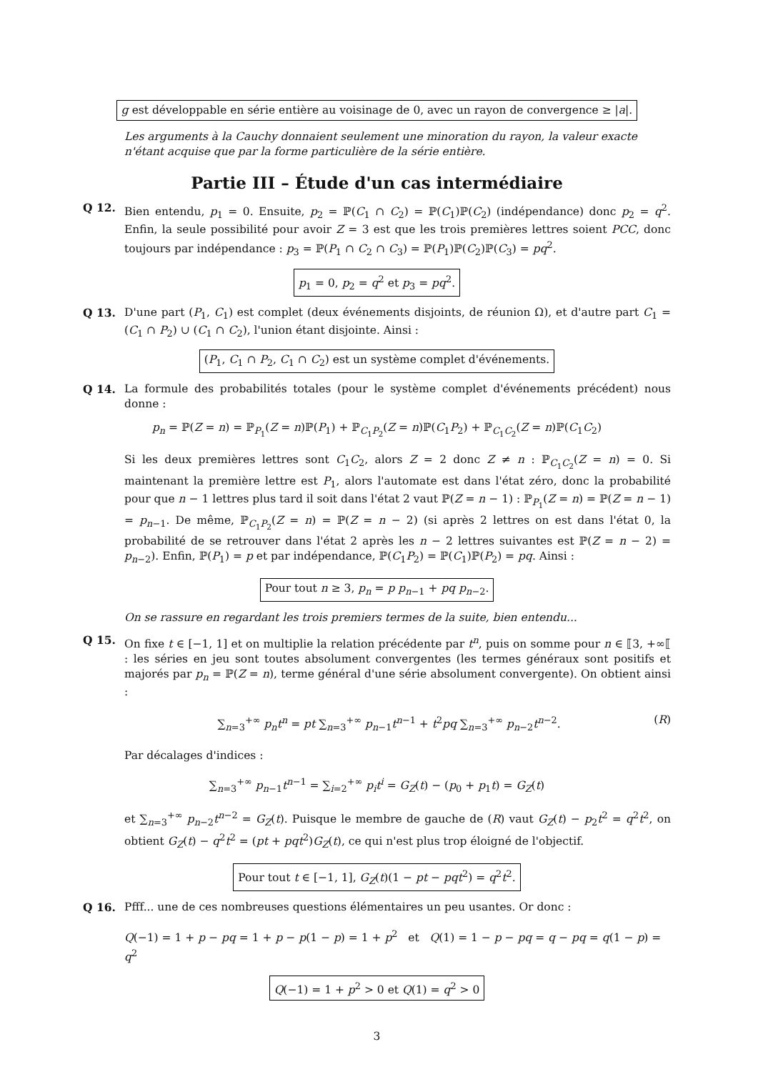g est développable en série entière au voisinage de 0, avec un rayon de convergence ≥ |a|.
Les arguments à la Cauchy donnaient seulement une minoration du rayon, la valeur exacte n'étant acquise que par la forme particulière de la série entière.
Partie III – Étude d'un cas intermédiaire
Q 12. Bien entendu, p<sub>1</sub> = 0. Ensuite, p<sub>2</sub> = ℙ(C<sub>1</sub> ∩ C<sub>2</sub>) = ℙ(C<sub>1</sub>)ℙ(C<sub>2</sub>) (indépendance) donc p<sub>2</sub> = q<sup>2</sup>. Enfin, la seule possibilité pour avoir Z = 3 est que les trois premières lettres soient PCC, donc toujours par indépendance : p<sub>3</sub> = ℙ(P<sub>1</sub> ∩ C<sub>2</sub> ∩ C<sub>3</sub>) = ℙ(P<sub>1</sub>)ℙ(C<sub>2</sub>)ℙ(C<sub>3</sub>) = pq<sup>2</sup>.
p<sub>1</sub> = 0, p<sub>2</sub> = q<sup>2</sup> et p<sub>3</sub> = pq<sup>2</sup>.
Q 13. D'une part (P<sub>1</sub>, C<sub>1</sub>) est complet (deux événements disjoints, de réunion Ω), et d'autre part C<sub>1</sub> = (C<sub>1</sub> ∩ P<sub>2</sub>) ∪ (C<sub>1</sub> ∩ C<sub>2</sub>), l'union étant disjointe. Ainsi :
(P<sub>1</sub>, C<sub>1</sub> ∩ P<sub>2</sub>, C<sub>1</sub> ∩ C<sub>2</sub>) est un système complet d'événements.
Q 14. La formule des probabilités totales (pour le système complet d'événements précédent) nous donne :
p<sub>n</sub> = ℙ(Z = n) = ℙ<sub>P<sub>1</sub></sub>(Z = n)ℙ(P<sub>1</sub>) + ℙ<sub>C<sub>1</sub>P<sub>2</sub></sub>(Z = n)ℙ(C<sub>1</sub>P<sub>2</sub>) + ℙ<sub>C<sub>1</sub>C<sub>2</sub></sub>(Z = n)ℙ(C<sub>1</sub>C<sub>2</sub>)
Si les deux premières lettres sont C<sub>1</sub>C<sub>2</sub>, alors Z = 2 donc Z ≠ n : ℙ<sub>C<sub>1</sub>C<sub>2</sub></sub>(Z = n) = 0. Si maintenant la première lettre est P<sub>1</sub>, alors l'automate est dans l'état zéro, donc la probabilité pour que n − 1 lettres plus tard il soit dans l'état 2 vaut ℙ(Z = n − 1) : ℙ<sub>P<sub>1</sub></sub>(Z = n) = ℙ(Z = n − 1) = p<sub>n−1</sub>. De même, ℙ<sub>C<sub>1</sub>P<sub>2</sub></sub>(Z = n) = ℙ(Z = n − 2) (si après 2 lettres on est dans l'état 0, la probabilité de se retrouver dans l'état 2 après les n − 2 lettres suivantes est ℙ(Z = n − 2) = p<sub>n−2</sub>). Enfin, ℙ(P<sub>1</sub>) = p et par indépendance, ℙ(C<sub>1</sub>P<sub>2</sub>) = ℙ(C<sub>1</sub>)ℙ(P<sub>2</sub>) = pq. Ainsi :
Pour tout n ≥ 3, p<sub>n</sub> = p p<sub>n−1</sub> + pq p<sub>n−2</sub>.
On se rassure en regardant les trois premiers termes de la suite, bien entendu...
Q 15. On fixe t ∈ [−1, 1] et on multiplie la relation précédente par t<sup>n</sup>, puis on somme pour n ∈ ⟦3, +∞⟦ : les séries en jeu sont toutes absolument convergentes (les termes généraux sont positifs et majorés par p<sub>n</sub> = ℙ(Z = n), terme général d'une série absolument convergente). On obtient ainsi :
∑<sub>n=3</sub><sup>+∞</sup> p<sub>n</sub>t<sup>n</sup> = pt ∑<sub>n=3</sub><sup>+∞</sup> p<sub>n−1</sub>t<sup>n−1</sup> + t<sup>2</sup>pq ∑<sub>n=3</sub><sup>+∞</sup> p<sub>n−2</sub>t<sup>n−2</sup>.
(R)
Par décalages d'indices :
∑<sub>n=3</sub><sup>+∞</sup> p<sub>n−1</sub>t<sup>n−1</sup> = ∑<sub>i=2</sub><sup>+∞</sup> p<sub>i</sub>t<sup>i</sup> = G<sub>Z</sub>(t) − (p<sub>0</sub> + p<sub>1</sub>t) = G<sub>Z</sub>(t)
et ∑<sub>n=3</sub><sup>+∞</sup> p<sub>n−2</sub>t<sup>n−2</sup> = G<sub>Z</sub>(t). Puisque le membre de gauche de (R) vaut G<sub>Z</sub>(t) − p<sub>2</sub>t<sup>2</sup> = q<sup>2</sup>t<sup>2</sup>, on obtient G<sub>Z</sub>(t) − q<sup>2</sup>t<sup>2</sup> = (pt + pqt<sup>2</sup>)G<sub>Z</sub>(t), ce qui n'est plus trop éloigné de l'objectif.
Pour tout t ∈ [−1, 1], G<sub>Z</sub>(t)(1 − pt − pqt<sup>2</sup>) = q<sup>2</sup>t<sup>2</sup>.
Q 16. Pfff... une de ces nombreuses questions élémentaires un peu usantes. Or donc :
Q(−1) = 1 + p − pq = 1 + p − p(1 − p) = 1 + p<sup>2</sup> et Q(1) = 1 − p − pq = q − pq = q(1 − p) = q<sup>2</sup>
Q(−1) = 1 + p<sup>2</sup> > 0 et Q(1) = q<sup>2</sup> > 0
3